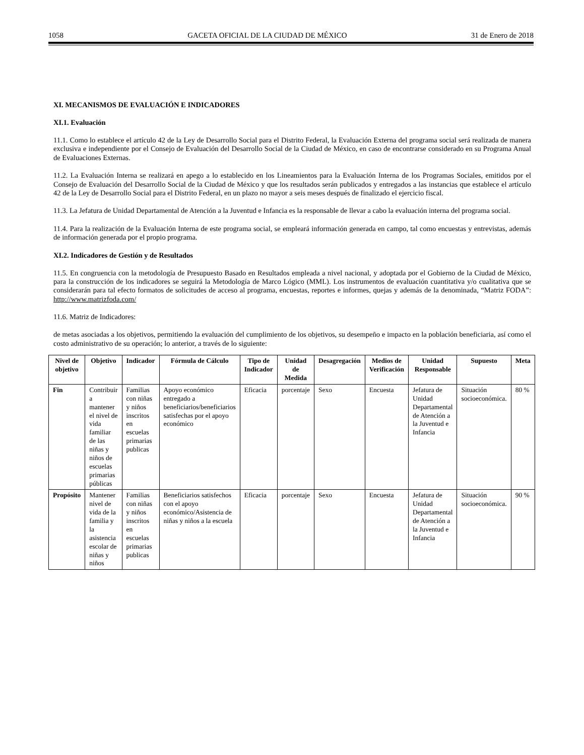1058 GACETA OFICIAL DE LA CIUDAD DE MÉXICO 31 de Enero de 2018
XI. MECANISMOS DE EVALUACIÓN E INDICADORES
XI.1. Evaluación
11.1. Como lo establece el artículo 42 de la Ley de Desarrollo Social para el Distrito Federal, la Evaluación Externa del programa social será realizada de manera exclusiva e independiente por el Consejo de Evaluación del Desarrollo Social de la Ciudad de México, en caso de encontrarse considerado en su Programa Anual de Evaluaciones Externas.
11.2. La Evaluación Interna se realizará en apego a lo establecido en los Lineamientos para la Evaluación Interna de los Programas Sociales, emitidos por el Consejo de Evaluación del Desarrollo Social de la Ciudad de México y que los resultados serán publicados y entregados a las instancias que establece el artículo 42 de la Ley de Desarrollo Social para el Distrito Federal, en un plazo no mayor a seis meses después de finalizado el ejercicio fiscal.
11.3. La Jefatura de Unidad Departamental de Atención a la Juventud e Infancia es la responsable de llevar a cabo la evaluación interna del programa social.
11.4. Para la realización de la Evaluación Interna de este programa social, se empleará información generada en campo, tal como encuestas y entrevistas, además de información generada por el propio programa.
XI.2. Indicadores de Gestión y de Resultados
11.5. En congruencia con la metodología de Presupuesto Basado en Resultados empleada a nivel nacional, y adoptada por el Gobierno de la Ciudad de México, para la construcción de los indicadores se seguirá la Metodología de Marco Lógico (MML). Los instrumentos de evaluación cuantitativa y/o cualitativa que se considerarán para tal efecto formatos de solicitudes de acceso al programa, encuestas, reportes e informes, quejas y además de la denominada, “Matriz FODA”: http://www.matrizfoda.com/
11.6. Matriz de Indicadores:
de metas asociadas a los objetivos, permitiendo la evaluación del cumplimiento de los objetivos, su desempeño e impacto en la población beneficiaria, así como el costo administrativo de su operación; lo anterior, a través de lo siguiente:
| Nivel de objetivo | Objetivo | Indicador | Fórmula de Cálculo | Tipo de Indicador | Unidad de Medida | Desagregación | Medios de Verificación | Unidad Responsable | Supuesto | Meta |
| --- | --- | --- | --- | --- | --- | --- | --- | --- | --- | --- |
| Fin | Contribuir a mantener el nivel de vida familiar de las niñas y niños de escuelas primarias públicas | Familias con niñas y niños inscritos en escuelas primarias publicas | Apoyo económico entregado a beneficiarios/beneficiarios satisfechas por el apoyo económico | Eficacia | porcentaje | Sexo | Encuesta | Jefatura de Unidad Departamental de Atención a la Juventud e Infancia | Situación socioeconómica. | 80 % |
| Propósito | Mantener nivel de vida de la familia y la asistencia escolar de niñas y niños | Familias con niñas y niños inscritos en escuelas primarias publicas | Beneficiarios satisfechos con el apoyo económico/Asistencia de niñas y niños a la escuela | Eficacia | porcentaje | Sexo | Encuesta | Jefatura de Unidad Departamental de Atención a la Juventud e Infancia | Situación socioeconómica. | 90 % |